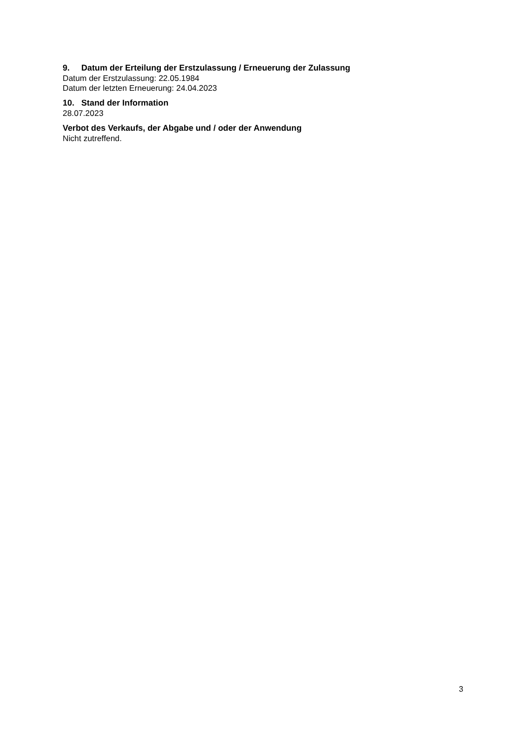9. Datum der Erteilung der Erstzulassung / Erneuerung der Zulassung
Datum der Erstzulassung: 22.05.1984
Datum der letzten Erneuerung: 24.04.2023
10. Stand der Information
28.07.2023
Verbot des Verkaufs, der Abgabe und / oder der Anwendung
Nicht zutreffend.
3